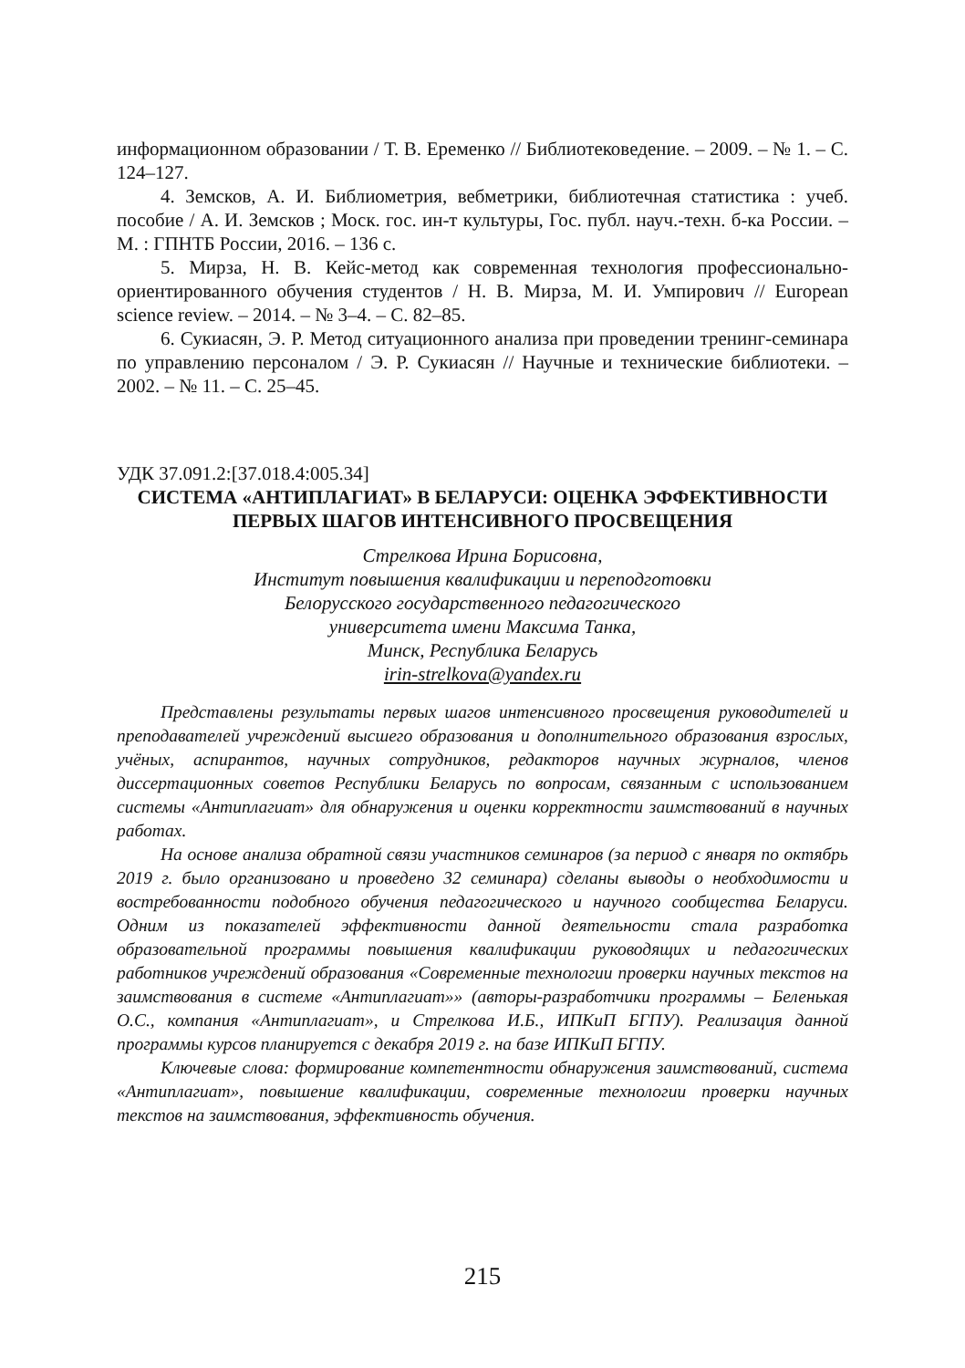информационном образовании / Т. В. Еременко // Библиотековедение. – 2009. – № 1. – С. 124–127.
4. Земсков, А. И. Библиометрия, вебметрики, библиотечная статистика : учеб. пособие / А. И. Земсков ; Моск. гос. ин-т культуры, Гос. публ. науч.-техн. б-ка России. – М. : ГПНТБ России, 2016. – 136 с.
5. Мирза, Н. В. Кейс-метод как современная технология профессионально-ориентированного обучения студентов / Н. В. Мирза, М. И. Умпирович // European science review. – 2014. – № 3–4. – С. 82–85.
6. Сукиасян, Э. Р. Метод ситуационного анализа при проведении тренинг-семинара по управлению персоналом / Э. Р. Сукиасян // Научные и технические библиотеки. – 2002. – № 11. – С. 25–45.
УДК 37.091.2:[37.018.4:005.34]
СИСТЕМА «АНТИПЛАГИАТ» В БЕЛАРУСИ: ОЦЕНКА ЭФФЕКТИВНОСТИ
ПЕРВЫХ ШАГОВ ИНТЕНСИВНОГО ПРОСВЕЩЕНИЯ
Стрелкова Ирина Борисовна,
Институт повышения квалификации и переподготовки
Белорусского государственного педагогического
университета имени Максима Танка,
Минск, Республика Беларусь
irin-strelkova@yandex.ru
Представлены результаты первых шагов интенсивного просвещения руководителей и преподавателей учреждений высшего образования и дополнительного образования взрослых, учёных, аспирантов, научных сотрудников, редакторов научных журналов, членов диссертационных советов Республики Беларусь по вопросам, связанным с использованием системы «Антиплагиат» для обнаружения и оценки корректности заимствований в научных работах.
На основе анализа обратной связи участников семинаров (за период с января по октябрь 2019 г. было организовано и проведено 32 семинара) сделаны выводы о необходимости и востребованности подобного обучения педагогического и научного сообщества Беларуси. Одним из показателей эффективности данной деятельности стала разработка образовательной программы повышения квалификации руководящих и педагогических работников учреждений образования «Современные технологии проверки научных текстов на заимствования в системе «Антиплагиат»» (авторы-разработчики программы – Беленькая О.С., компания «Антиплагиат», и Стрелкова И.Б., ИПКиП БГПУ). Реализация данной программы курсов планируется с декабря 2019 г. на базе ИПКиП БГПУ.
Ключевые слова: формирование компетентности обнаружения заимствований, система «Антиплагиат», повышение квалификации, современные технологии проверки научных текстов на заимствования, эффективность обучения.
215